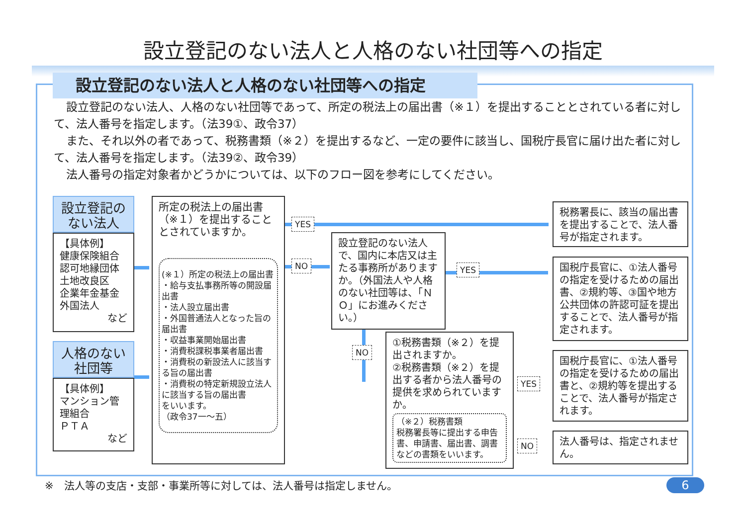設立登記のない法人と人格のない社団等への指定
設立登記のない法人と人格のない社団等への指定
設立登記のない法人、人格のない社団等であって、所定の税法上の届出書（※１）を提出することとされている者に対して、法人番号を指定します。（法39①、政令37）
また、それ以外の者であって、税務書類（※２）を提出するなど、一定の要件に該当し、国税庁長官に届け出た者に対して、法人番号を指定します。（法39②、政令39）
法人番号の指定対象者かどうかについては、以下のフロー図を参考にしてください。
設立登記の
ない法人
【具体例】
健康保険組合
認可地縁団体
土地改良区
企業年金基金
外国法人
など
人格のない
社団等
【具体例】
マンション管理組合
ＰＴＡ
など
所定の税法上の届出書（※１）を提出することとされていますか。
(※１）所定の税法上の届出書
・給与支払事務所等の開設届出書
・法人設立届出書
・外国普通法人となった旨の届出書
・収益事業開始届出書
・消費税課税事業者届出書
・消費税の新設法人に該当する旨の届出書
・消費税の特定新規設立法人に該当する旨の届出書
をいいます。
（政令37一～五）
YES
NO
設立登記のない法人で、国内に本店又は主たる事務所がありますか。（外国法人や人格のない社団等は、「ＮＯ」にお進みください。）
YES
NO
①税務書類（※２）を提出されますか。
②税務書類（※２）を提出する者から法人番号の提供を求められていますか。
（※２）税務書類
税務署長等に提出する申告書、申請書、届出書、調書などの書類をいいます。
YES
NO
税務署長に、該当の届出書を提出することで、法人番号が指定されます。
国税庁長官に、①法人番号の指定を受けるための届出書、②規約等、③国や地方公共団体の許認可証を提出することで、法人番号が指定されます。
国税庁長官に、①法人番号の指定を受けるための届出書と、②規約等を提出することで、法人番号が指定されます。
法人番号は、指定されません。
※　法人等の支店・支部・事業所等に対しては、法人番号は指定しません。
6